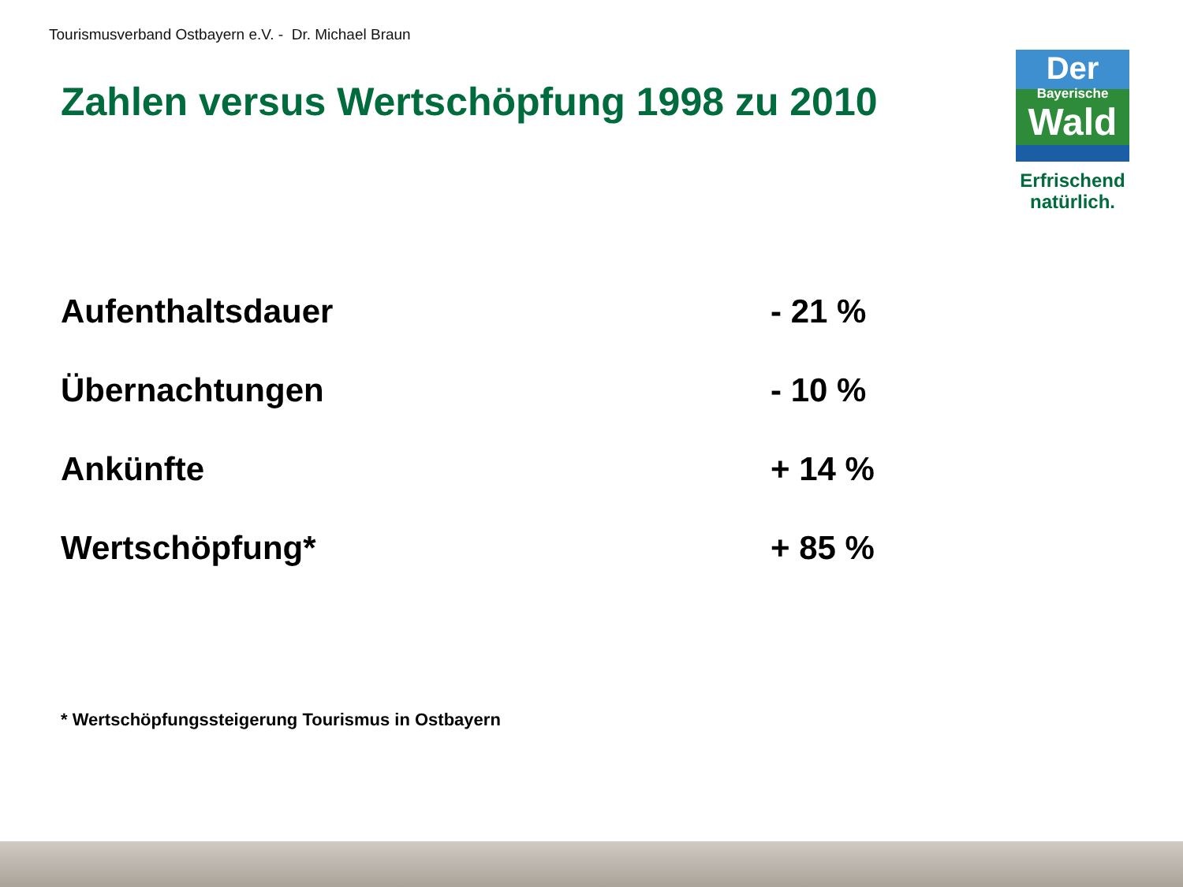Tourismusverband Ostbayern e.V. - Dr. Michael Braun
Zahlen versus Wertschöpfung 1998 zu 2010
Der
Bayerische
Wald
Erfrischend natürlich.
| Aufenthaltsdauer | - 21 % |
| Übernachtungen | - 10 % |
| Ankünfte | + 14 % |
| Wertschöpfung* | + 85 % |
* Wertschöpfungssteigerung Tourismus in Ostbayern